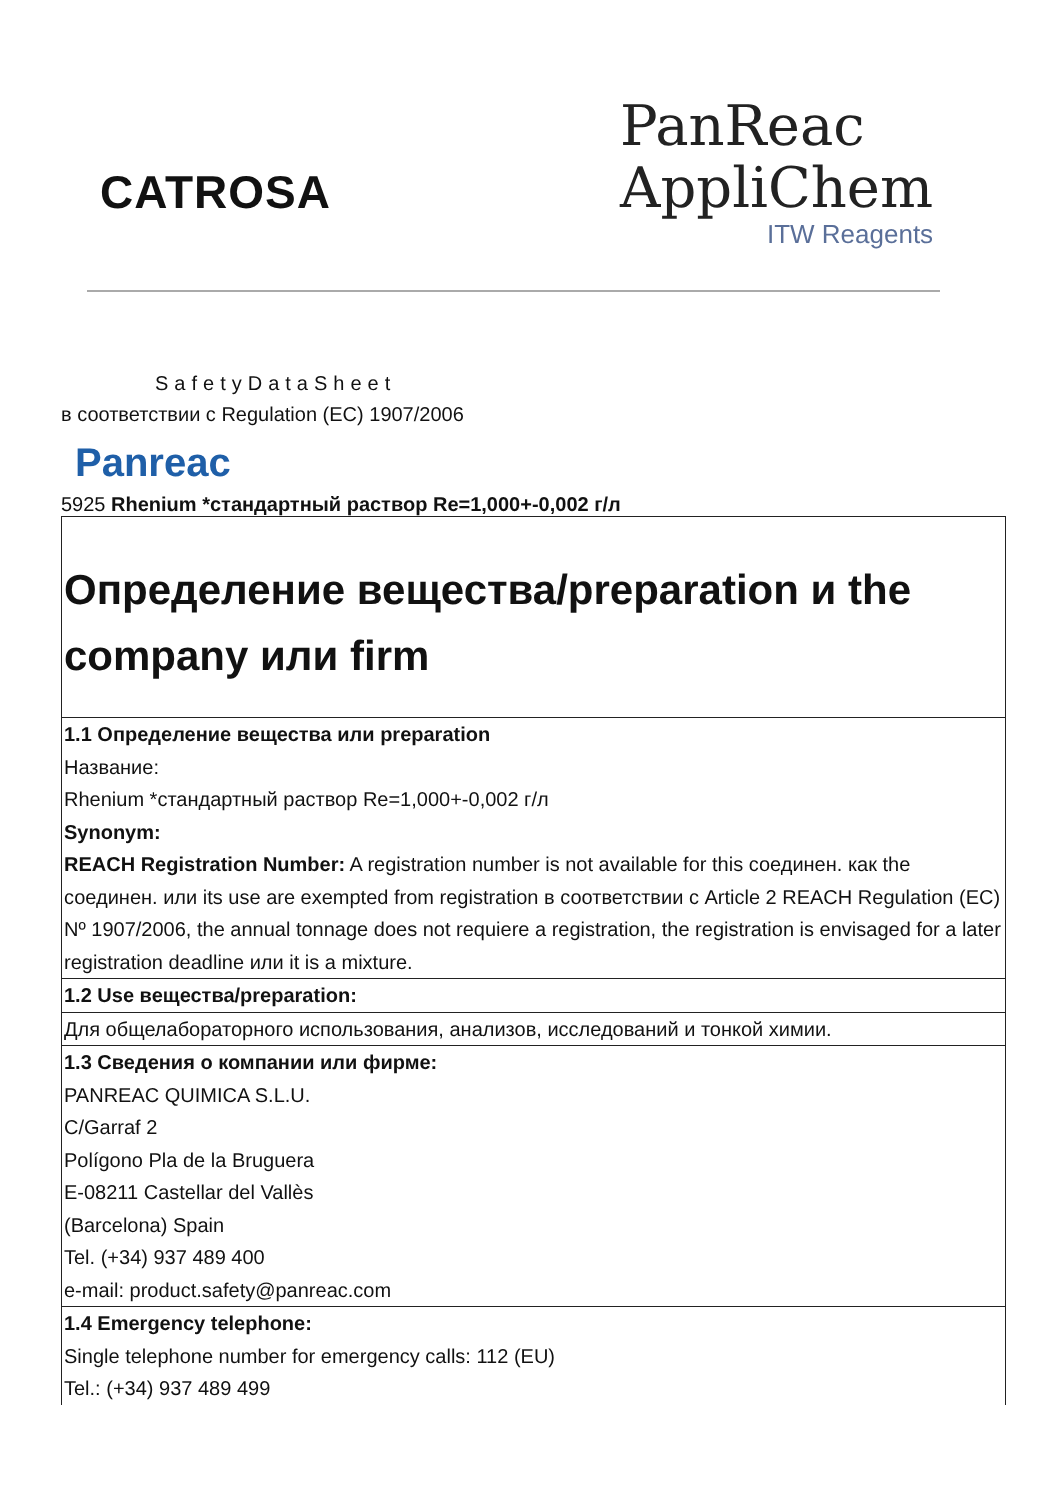CATROSA
PanReac
AppliChem
ITW Reagents
SafetyDataSheet
в соответствии с Regulation (EC) 1907/2006
Panreac
5925 Rhenium *стандартный раствор Re=1,000+-0,002 г/л
| Определение вещества/preparation и the company или firm |
| 1.1 Определение вещества или preparation Название: Rhenium *стандартный раствор Re=1,000+-0,002 г/л Synonym: REACH Registration Number: A registration number is not available for this соединен. как the соединен. или its use are exempted from registration в соответствии с Article 2 REACH Regulation (EC) Nº 1907/2006, the annual tonnage does not requiere a registration, the registration is envisaged for a later registration deadline или it is a mixture. |
| 1.2 Use вещества/preparation: |
| Для общелабораторного использования, анализов, исследований и тонкой химии. |
| 1.3 Сведения о компании или фирме: PANREAC QUIMICA S.L.U. C/Garraf 2 Polígono Pla de la Bruguera E-08211 Castellar del Vallès (Barcelona) Spain Tel. (+34) 937 489 400 e-mail: product.safety@panreac.com |
| 1.4 Emergency telephone: Single telephone number for emergency calls: 112 (EU) Tel.: (+34) 937 489 499 |